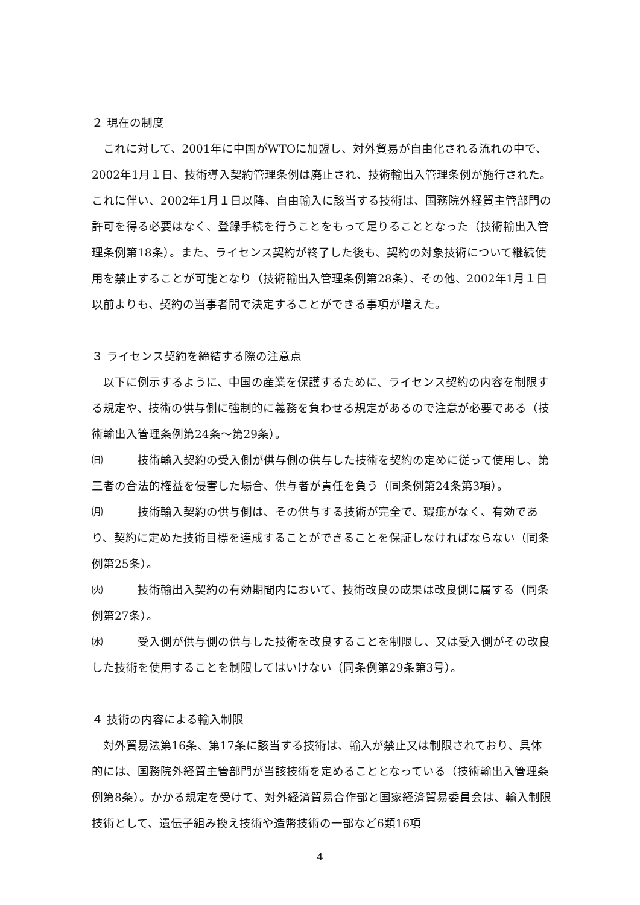２ 現在の制度
これに対して、2001年に中国がWTOに加盟し、対外貿易が自由化される流れの中で、2002年1月１日、技術導入契約管理条例は廃止され、技術輸出入管理条例が施行された。これに伴い、2002年1月１日以降、自由輸入に該当する技術は、国務院外経貿主管部門の許可を得る必要はなく、登録手続を行うことをもって足りることとなった（技術輸出入管理条例第18条）。また、ライセンス契約が終了した後も、契約の対象技術について継続使用を禁止することが可能となり（技術輸出入管理条例第28条）、その他、2002年1月１日以前よりも、契約の当事者間で決定することができる事項が増えた。
３ ライセンス契約を締結する際の注意点
以下に例示するように、中国の産業を保護するために、ライセンス契約の内容を制限する規定や、技術の供与側に強制的に義務を負わせる規定があるので注意が必要である（技術輸出入管理条例第24条～第29条）。
㈰ 技術輸入契約の受入側が供与側の供与した技術を契約の定めに従って使用し、第三者の合法的権益を侵害した場合、供与者が責任を負う（同条例第24条第3項）。
㈪ 技術輸入契約の供与側は、その供与する技術が完全で、瑕疵がなく、有効であり、契約に定めた技術目標を達成することができることを保証しなければならない（同条例第25条）。
㈫ 技術輸出入契約の有効期間内において、技術改良の成果は改良側に属する（同条例第27条）。
㈬ 受入側が供与側の供与した技術を改良することを制限し、又は受入側がその改良した技術を使用することを制限してはいけない（同条例第29条第3号）。
４ 技術の内容による輸入制限
対外貿易法第16条、第17条に該当する技術は、輸入が禁止又は制限されており、具体的には、国務院外経貿主管部門が当該技術を定めることとなっている（技術輸出入管理条例第8条）。かかる規定を受けて、対外経済貿易合作部と国家経済貿易委員会は、輸入制限技術として、遺伝子組み換え技術や造幣技術の一部など6類16項
4